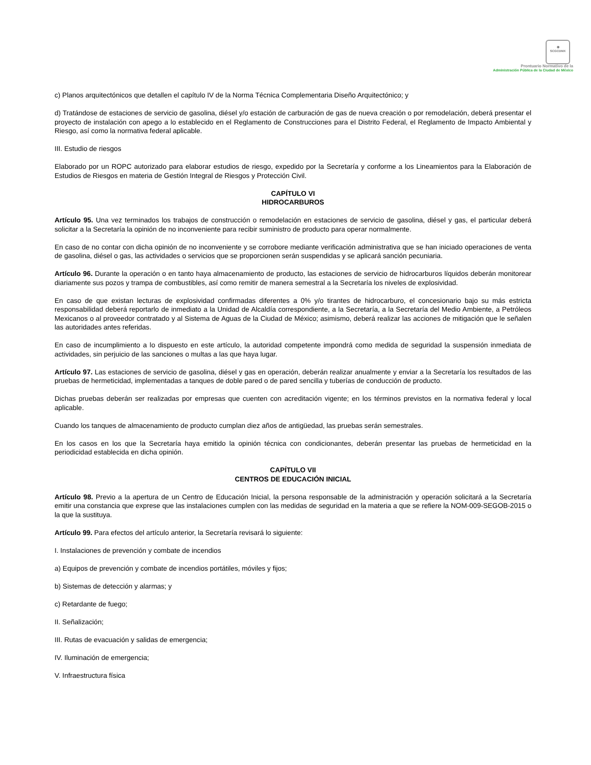◉
SCGCDMX
Prontuario Normativo de la
Administración Pública de la Ciudad de México
c) Planos arquitectónicos que detallen el capítulo IV de la Norma Técnica Complementaria Diseño Arquitectónico; y
d) Tratándose de estaciones de servicio de gasolina, diésel y/o estación de carburación de gas de nueva creación o por remodelación, deberá presentar el proyecto de instalación con apego a lo establecido en el Reglamento de Construcciones para el Distrito Federal, el Reglamento de Impacto Ambiental y Riesgo, así como la normativa federal aplicable.
III. Estudio de riesgos
Elaborado por un ROPC autorizado para elaborar estudios de riesgo, expedido por la Secretaría y conforme a los Lineamientos para la Elaboración de Estudios de Riesgos en materia de Gestión Integral de Riesgos y Protección Civil.
CAPÍTULO VI
HIDROCARBUROS
Artículo 95. Una vez terminados los trabajos de construcción o remodelación en estaciones de servicio de gasolina, diésel y gas, el particular deberá solicitar a la Secretaría la opinión de no inconveniente para recibir suministro de producto para operar normalmente.
En caso de no contar con dicha opinión de no inconveniente y se corrobore mediante verificación administrativa que se han iniciado operaciones de venta de gasolina, diésel o gas, las actividades o servicios que se proporcionen serán suspendidas y se aplicará sanción pecuniaria.
Artículo 96. Durante la operación o en tanto haya almacenamiento de producto, las estaciones de servicio de hidrocarburos líquidos deberán monitorear diariamente sus pozos y trampa de combustibles, así como remitir de manera semestral a la Secretaría los niveles de explosividad.
En caso de que existan lecturas de explosividad confirmadas diferentes a 0% y/o tirantes de hidrocarburo, el concesionario bajo su más estricta responsabilidad deberá reportarlo de inmediato a la Unidad de Alcaldía correspondiente, a la Secretaría, a la Secretaría del Medio Ambiente, a Petróleos Mexicanos o al proveedor contratado y al Sistema de Aguas de la Ciudad de México; asimismo, deberá realizar las acciones de mitigación que le señalen las autoridades antes referidas.
En caso de incumplimiento a lo dispuesto en este artículo, la autoridad competente impondrá como medida de seguridad la suspensión inmediata de actividades, sin perjuicio de las sanciones o multas a las que haya lugar.
Artículo 97. Las estaciones de servicio de gasolina, diésel y gas en operación, deberán realizar anualmente y enviar a la Secretaría los resultados de las pruebas de hermeticidad, implementadas a tanques de doble pared o de pared sencilla y tuberías de conducción de producto.
Dichas pruebas deberán ser realizadas por empresas que cuenten con acreditación vigente; en los términos previstos en la normativa federal y local aplicable.
Cuando los tanques de almacenamiento de producto cumplan diez años de antigüedad, las pruebas serán semestrales.
En los casos en los que la Secretaría haya emitido la opinión técnica con condicionantes, deberán presentar las pruebas de hermeticidad en la periodicidad establecida en dicha opinión.
CAPÍTULO VII
CENTROS DE EDUCACIÓN INICIAL
Artículo 98. Previo a la apertura de un Centro de Educación Inicial, la persona responsable de la administración y operación solicitará a la Secretaría emitir una constancia que exprese que las instalaciones cumplen con las medidas de seguridad en la materia a que se refiere la NOM-009-SEGOB-2015 o la que la sustituya.
Artículo 99. Para efectos del artículo anterior, la Secretaría revisará lo siguiente:
I. Instalaciones de prevención y combate de incendios
a) Equipos de prevención y combate de incendios portátiles, móviles y fijos;
b) Sistemas de detección y alarmas; y
c) Retardante de fuego;
II. Señalización;
III. Rutas de evacuación y salidas de emergencia;
IV. Iluminación de emergencia;
V. Infraestructura física